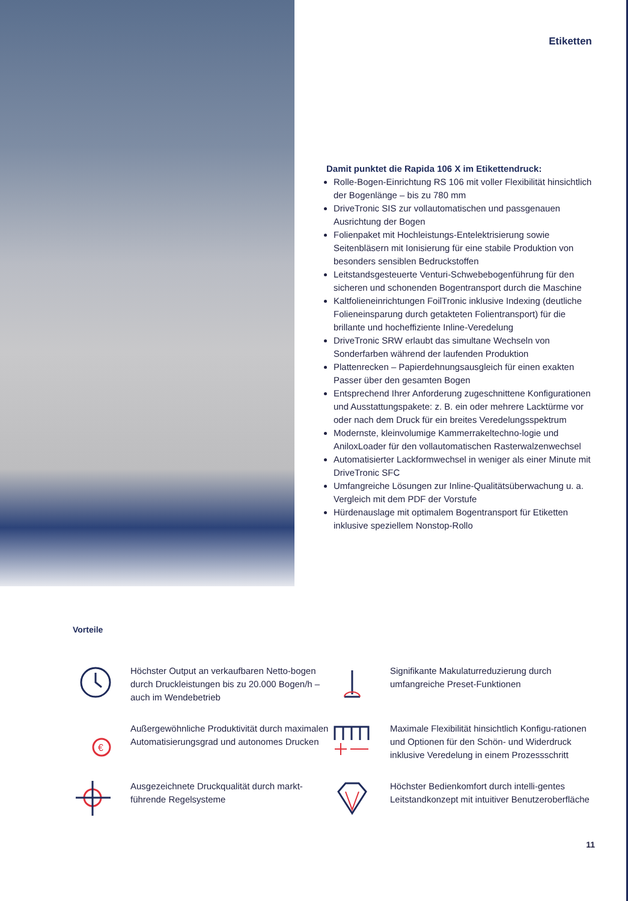Etiketten
Damit punktet die Rapida 106 X im Etikettendruck:
Rolle-Bogen-Einrichtung RS 106 mit voller Flexibilität hinsichtlich der Bogenlänge – bis zu 780 mm
DriveTronic SIS zur vollautomatischen und passgenauen Ausrichtung der Bogen
Folienpaket mit Hochleistungs-Entelektrisierung sowie Seitenbläsern mit Ionisierung für eine stabile Produktion von besonders sensiblen Bedruckstoffen
Leitstandsgesteuerte Venturi-Schwebebogenführung für den sicheren und schonenden Bogentransport durch die Maschine
Kaltfolieneinrichtungen FoilTronic inklusive Indexing (deutliche Folieneinsparung durch getakteten Folientransport) für die brillante und hocheffiziente Inline-Veredelung
DriveTronic SRW erlaubt das simultane Wechseln von Sonderfarben während der laufenden Produktion
Plattenrecken – Papierdehnungsausgleich für einen exakten Passer über den gesamten Bogen
Entsprechend Ihrer Anforderung zugeschnittene Konfigurationen und Ausstattungspakete: z. B. ein oder mehrere Lacktürme vor oder nach dem Druck für ein breites Veredelungsspektrum
Modernste, kleinvolumige Kammerrakeltechno-logie und AniloxLoader für den vollautomatischen Rasterwalzenwechsel
Automatisierter Lackformwechsel in weniger als einer Minute mit DriveTronic SFC
Umfangreiche Lösungen zur Inline-Qualitätsüberwachung u. a. Vergleich mit dem PDF der Vorstufe
Hürdenauslage mit optimalem Bogentransport für Etiketten inklusive speziellem Nonstop-Rollo
Vorteile
Höchster Output an verkaufbaren Netto-bogen durch Druckleistungen bis zu 20.000 Bogen/h – auch im Wendebetrieb
Signifikante Makulaturreduzierung durch umfangreiche Preset-Funktionen
€
Außergewöhnliche Produktivität durch maximalen Automatisierungsgrad und autonomes Drucken
Maximale Flexibilität hinsichtlich Konfigu-rationen und Optionen für den Schön- und Widerdruck inklusive Veredelung in einem Prozessschritt
Ausgezeichnete Druckqualität durch markt-führende Regelsysteme
Höchster Bedienkomfort durch intelli-gentes Leitstandkonzept mit intuitiver Benutzeroberfläche
11